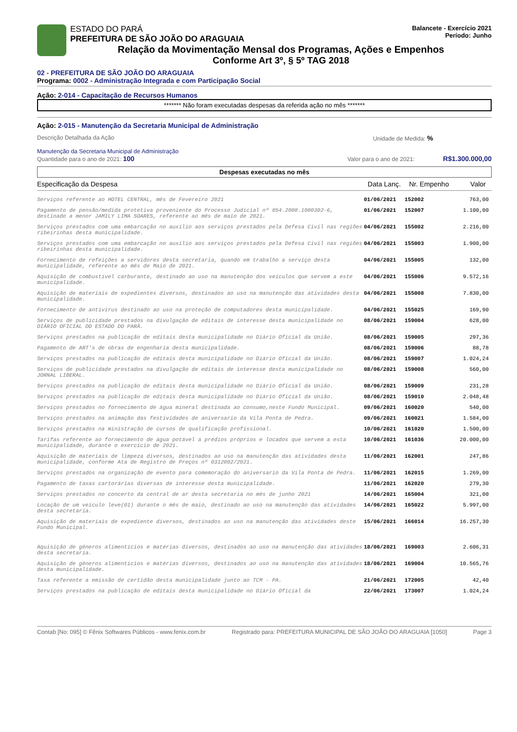ESTADO DO PARÁ
PREFEITURA DE SÃO JOÃO DO ARAGUAIA
Relação da Movimentação Mensal dos Programas, Ações e Empenhos
Conforme Art 3º, § 5º TAG 2018
Balancete - Exercício 2021
Período: Junho
02 - PREFEITURA DE SÃO JOÃO DO ARAGUAIA
Programa: 0002 - Administração Integrada e com Participação Social
Ação: 2-014 - Capacitação de Recursos Humanos
******* Não foram executadas despesas da referida ação no mês *******
Ação: 2-015 - Manutenção da Secretaria Municipal de Administração
Descrição Detalhada da Ação Unidade de Medida: %
Manutenção da Secretaria Municipal de Administração
Quantidade para o ano de 2021: 100 Valor para o ano de 2021: R$1.300.000,00
Despesas executadas no mês
| Especificação da Despesa | Data Lanç. | Nr. Empenho | Valor |
| --- | --- | --- | --- |
| Serviços referente ao HOTEL CENTRAL, mês de Fevereiro 2021 | 01/06/2021 | 152002 | 763,00 |
| Pagamento de pensão/medida protetiva proveniente do Processo Judicial nº 054.2008.1000302-6, destinado a menor JAMILY LIMA SOARES, referente ao mês de maio de 2021. | 01/06/2021 | 152007 | 1.100,00 |
| Serviços prestados com uma embarcação no auxílio aos serviços prestados pela Defesa Civil nas regiões ribeirinhas desta municipalidade. | 04/06/2021 | 155002 | 2.216,00 |
| Serviços prestados com uma embarcação no auxílio aos serviços prestados pela Defesa Civil nas regiões ribeirinhas desta municipalidade. | 04/06/2021 | 155003 | 1.900,00 |
| Fornecimento de refeições a servidores desta secretaria, quando em trabalho a serviço desta municipalidade, referente ao mês de Maio de 2021. | 04/06/2021 | 155005 | 132,00 |
| Aquisição de combustível carburante, destinado ao uso na manutenção dos veículos que servem a este municipalidade. | 04/06/2021 | 155006 | 9.572,16 |
| Aquisição de materiais de expedientes diversos, destinados ao uso na manutenção das atividades desta municipalidade. | 04/06/2021 | 155008 | 7.830,00 |
| Fornecimento de antivírus destinado ao uso na proteção de computadores desta municipalidade. | 04/06/2021 | 155025 | 169,90 |
| Serviços de publicidade prestados na divulgação de editais de interesse desta municipalidade no DIÁRIO OFICIAL DO ESTADO DO PARÁ. | 08/06/2021 | 159004 | 628,00 |
| Serviços prestados na publicação de editais desta municipalidade no Diário Oficial da União. | 08/06/2021 | 159005 | 297,36 |
| Pagamento de ART's de obras de engenharia desta municipalidade. | 08/06/2021 | 159006 | 88,78 |
| Serviços prestados na publicação de editais desta municipalidade no Diário Oficial da União. | 08/06/2021 | 159007 | 1.024,24 |
| Serviços de publicidade prestados na divulgação de editais de interesse desta municipalidade no JORNAL LIBERAL. | 08/06/2021 | 159008 | 560,00 |
| Serviços prestados na publicação de editais desta municipalidade no Diário Oficial da União. | 08/06/2021 | 159009 | 231,28 |
| Serviços prestados na publicação de editais desta municipalidade no Diário Oficial da União. | 08/06/2021 | 159010 | 2.048,48 |
| Serviços prestados no fornecimento de água mineral destinada ao consumo,neste Fundo Municipal. | 09/06/2021 | 160020 | 540,00 |
| Serviços prestados na animação das festividades de aniversario da Vila Ponta de Pedra. | 09/06/2021 | 160021 | 1.584,00 |
| Serviços prestados na ministração de cursos de qualificação profissional. | 10/06/2021 | 161020 | 1.500,00 |
| Tarifas referente ao fornecimento de água potável a prédios próprios e locados que servem a esta municipalidade, durante o exercício de 2021. | 10/06/2021 | 161036 | 20.000,00 |
| Aquisição de materiais de limpeza diversos, destinados ao uso na manutenção das atividades desta municipalidade, conforme Ata de Registro de Preços nº 0312002/2021. | 11/06/2021 | 162001 | 247,86 |
| Serviços prestados na organização de evento para comemoração do aniversario da Vila Ponta de Pedra. | 11/06/2021 | 162015 | 1.269,00 |
| Pagamento de taxas cartorárias diversas de interesse desta municipalidade. | 11/06/2021 | 162020 | 279,30 |
| Serviços prestados no concerto da central de ar desta secretaria no mês de junho 2021 | 14/06/2021 | 165004 | 321,00 |
| Locação de um veículo leve(01) durante o mês de maio, destinado ao uso na manutenção das atividades desta secretaria. | 14/06/2021 | 165022 | 5.997,00 |
| Aquisição de materiais de expediente diversos, destinados ao uso na manutenção das atividades deste Fundo Municipal. | 15/06/2021 | 166014 | 16.257,30 |
| Aquisição de gêneros alimentícios e matérias diversos, destinados ao uso na manutenção das atividades desta secretaria. | 18/06/2021 | 169003 | 2.606,31 |
| Aquisição de gêneros alimentícios e matérias diversos, destinados ao uso na manutenção das atividades desta municipalidade. | 18/06/2021 | 169004 | 10.565,76 |
| Taxa referente a emissão de certidão desta municipalidade junto ao TCM - PA. | 21/06/2021 | 172005 | 42,40 |
| Serviços prestados na publicação de editais desta municipalidade no Diário Oficial da | 22/06/2021 | 173007 | 1.024,24 |
Contab [No: 095] © Fênix Softwares Públicos - www.fenix.com.br Registrado para: PREFEITURA MUNICIPAL DE SÃO JOÃO DO ARAGUAIA [1050] Page 3